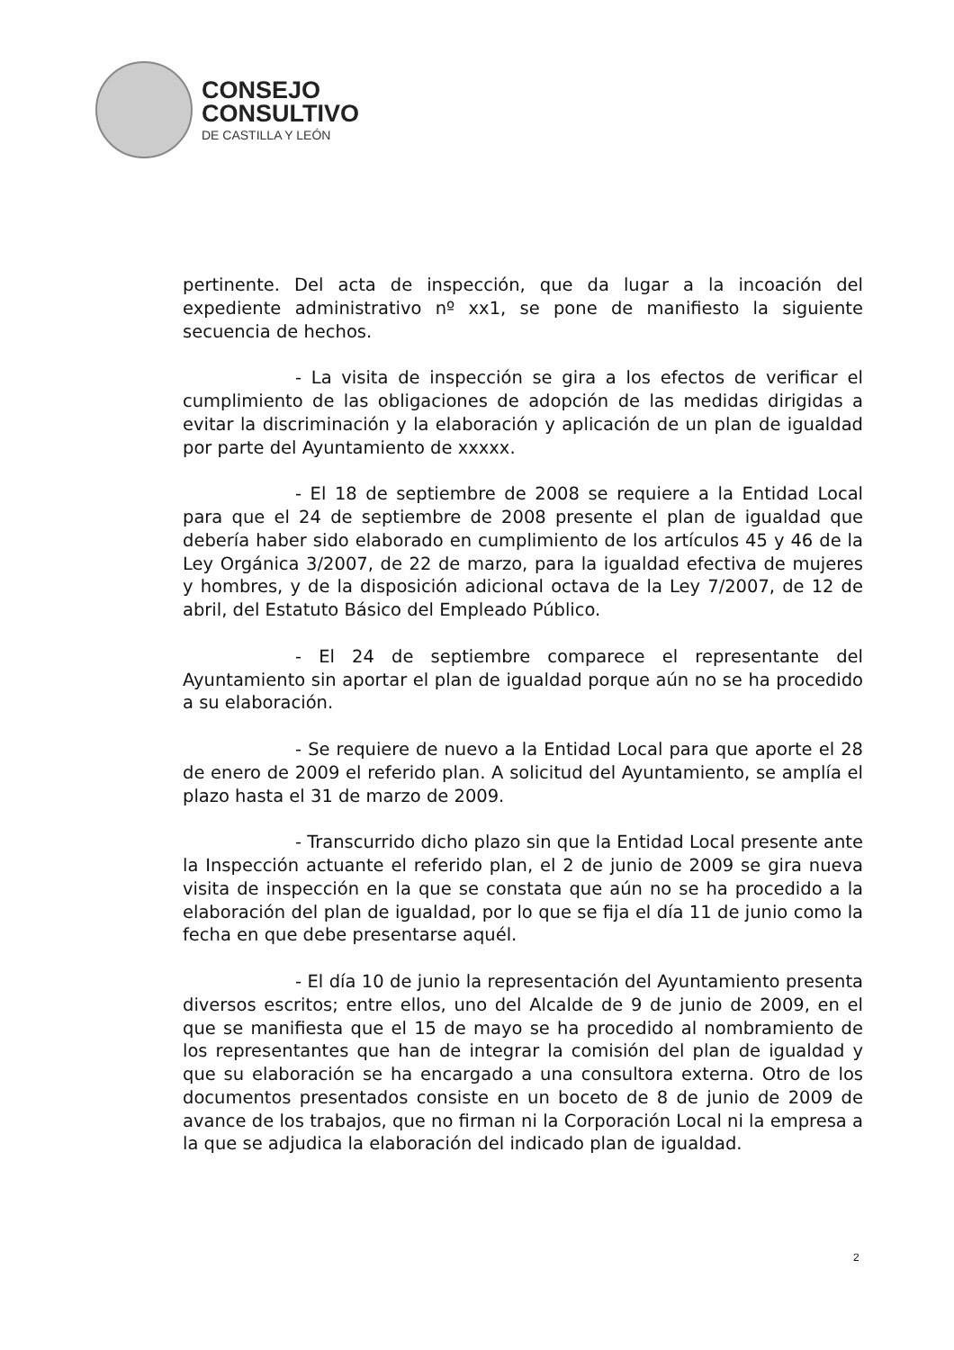CONSEJO
CONSULTIVO
DE CASTILLA Y LEÓN
pertinente. Del acta de inspección, que da lugar a la incoación del expediente administrativo nº xx1, se pone de manifiesto la siguiente secuencia de hechos.
- La visita de inspección se gira a los efectos de verificar el cumplimiento de las obligaciones de adopción de las medidas dirigidas a evitar la discriminación y la elaboración y aplicación de un plan de igualdad por parte del Ayuntamiento de xxxxx.
- El 18 de septiembre de 2008 se requiere a la Entidad Local para que el 24 de septiembre de 2008 presente el plan de igualdad que debería haber sido elaborado en cumplimiento de los artículos 45 y 46 de la Ley Orgánica 3/2007, de 22 de marzo, para la igualdad efectiva de mujeres y hombres, y de la disposición adicional octava de la Ley 7/2007, de 12 de abril, del Estatuto Básico del Empleado Público.
- El 24 de septiembre comparece el representante del Ayuntamiento sin aportar el plan de igualdad porque aún no se ha procedido a su elaboración.
- Se requiere de nuevo a la Entidad Local para que aporte el 28 de enero de 2009 el referido plan. A solicitud del Ayuntamiento, se amplía el plazo hasta el 31 de marzo de 2009.
- Transcurrido dicho plazo sin que la Entidad Local presente ante la Inspección actuante el referido plan, el 2 de junio de 2009 se gira nueva visita de inspección en la que se constata que aún no se ha procedido a la elaboración del plan de igualdad, por lo que se fija el día 11 de junio como la fecha en que debe presentarse aquél.
- El día 10 de junio la representación del Ayuntamiento presenta diversos escritos; entre ellos, uno del Alcalde de 9 de junio de 2009, en el que se manifiesta que el 15 de mayo se ha procedido al nombramiento de los representantes que han de integrar la comisión del plan de igualdad y que su elaboración se ha encargado a una consultora externa. Otro de los documentos presentados consiste en un boceto de 8 de junio de 2009 de avance de los trabajos, que no firman ni la Corporación Local ni la empresa a la que se adjudica la elaboración del indicado plan de igualdad.
2